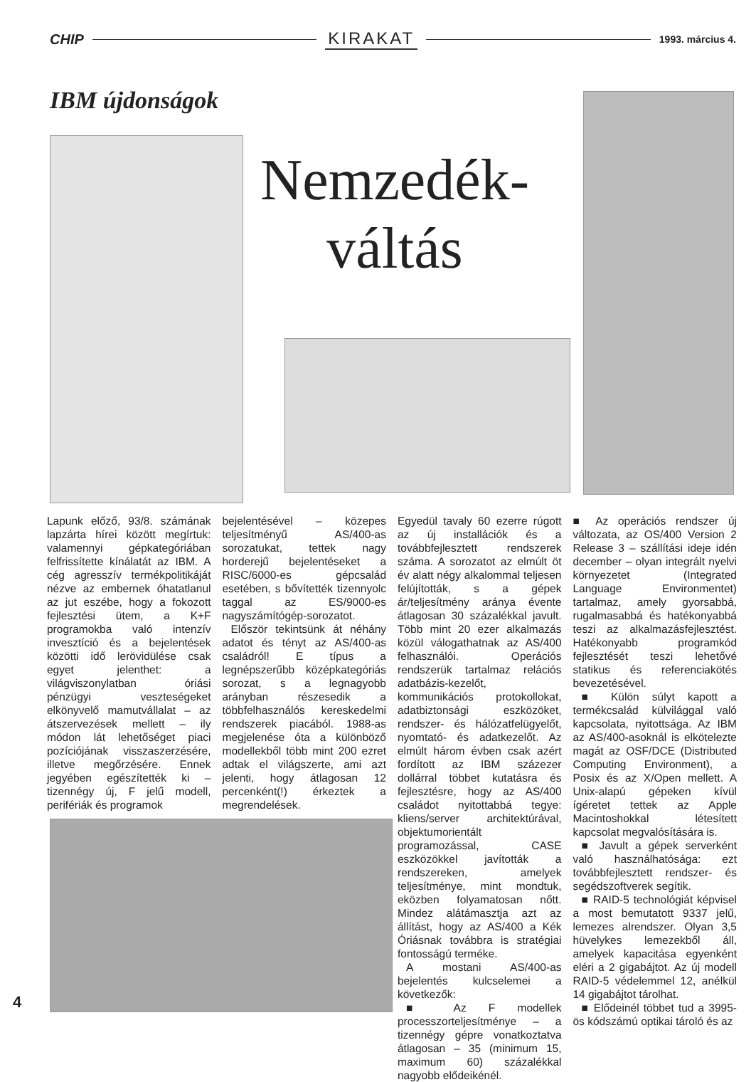CHIP KIRAKAT 1993. március 4.
IBM újdonságok
Nemzedék-
váltás
Lapunk előző, 93/8. számának lapzárta hírei között megírtuk: valamennyi gépkategóriában felfrissítette kínálatát az IBM. A cég agresszív termékpolitikáját nézve az embernek óhatatlanul az jut eszébe, hogy a fokozott fejlesztési ütem, a K+F programokba való intenzív invesztíció és a bejelentések közötti idő lerövidülése csak egyet jelenthet: a világviszonylatban óriási pénzügyi veszteségeket elkönyvelő mamutvállalat – az átszervezések mellett – ily módon lát lehetőséget piaci pozíciójának visszaszerzésére, illetve megőrzésére. Ennek jegyében egészítették ki – tizennégy új, F jelű modell, perifériák és programok
bejelentésével – közepes teljesítményű AS/400-as sorozatukat, tettek nagy horderejű bejelentéseket a RISC/6000-es gépcsalád esetében, s bővítették tizennyolc taggal az ES/9000-es nagyszámítógép-sorozatot.
Először tekintsünk át néhány adatot és tényt az AS/400-as családról! E típus a legnépszerűbb középkategóriás sorozat, s a legnagyobb arányban részesedik a többfelhasználós kereskedelmi rendszerek piacából. 1988-as megjelenése óta a különböző modellekből több mint 200 ezret adtak el világszerte, ami azt jelenti, hogy átlagosan 12 percenként(!) érkeztek a megrendelések.
Egyedül tavaly 60 ezerre rúgott az új installációk és a továbbfejlesztett rendszerek száma. A sorozatot az elmúlt öt év alatt négy alkalommal teljesen felújították, s a gépek ár/teljesítmény aránya évente átlagosan 30 százalékkal javult. Több mint 20 ezer alkalmazás közül válogathatnak az AS/400 felhasználói. Operációs rendszerük tartalmaz relációs adatbázis-kezelőt, kommunikációs protokollokat, adatbiztonsági eszközöket, rendszer- és hálózatfelügyelőt, nyomtató- és adatkezelőt. Az elmúlt három évben csak azért fordított az IBM százezer dollárral többet kutatásra és fejlesztésre, hogy az AS/400 családot nyitottabbá tegye: kliens/server architektúrával, objektumorientált programozással, CASE eszközökkel javították a rendszereken, amelyek teljesítménye, mint mondtuk, eközben folyamatosan nőtt. Mindez alátámasztja azt az állítást, hogy az AS/400 a Kék Óriásnak továbbra is stratégiai fontosságú terméke.
A mostani AS/400-as bejelentés kulcselemei a következők:
■ Az F modellek processzorteljesítménye – a tizennégy gépre vonatkoztatva átlagosan – 35 (minimum 15, maximum 60) százalékkal nagyobb elődeikénél.
■ Az operációs rendszer új változata, az OS/400 Version 2 Release 3 – szállítási ideje idén december – olyan integrált nyelvi környezetet (Integrated Language Environmentet) tartalmaz, amely gyorsabbá, rugalmasabbá és hatékonyabbá teszi az alkalmazásfejlesztést. Hatékonyabb programkód fejlesztését teszi lehetővé statikus és referenciakötés bevezetésével.
■ Külön súlyt kapott a termékcsalád külvilággal való kapcsolata, nyitottsága. Az IBM az AS/400-asoknál is elkötelezte magát az OSF/DCE (Distributed Computing Environment), a Posix és az X/Open mellett. A Unix-alapú gépeken kívül ígéretet tettek az Apple Macintoshokkal létesített kapcsolat megvalósítására is.
■ Javult a gépek serverként való használhatósága: ezt továbbfejlesztett rendszer- és segédszoftverek segítik.
■ RAID-5 technológiát képvisel a most bemutatott 9337 jelű, lemezes alrendszer. Olyan 3,5 hüvelykes lemezekből áll, amelyek kapacitása egyenként eléri a 2 gigabájtot. Az új modell RAID-5 védelemmel 12, anélkül 14 gigabájtot tárolhat.
■ Elődeinél többet tud a 3995-ös kódszámú optikai tároló és az
4